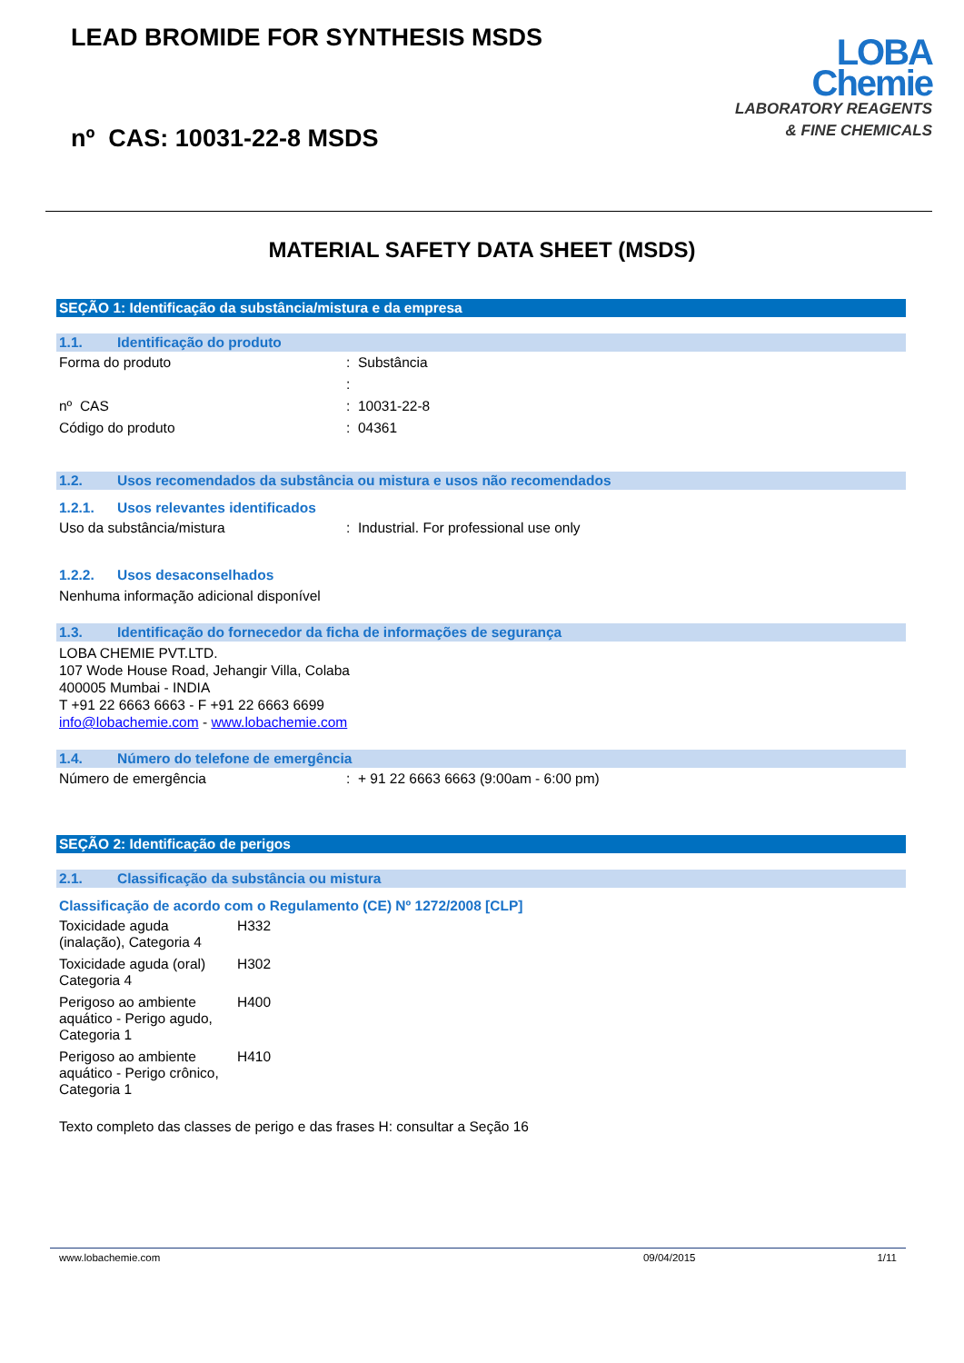LEAD BROMIDE FOR SYNTHESIS MSDS
nº CAS: 10031-22-8 MSDS
LOBA
Chemie
LABORATORY REAGENTS
& FINE CHEMICALS
MATERIAL SAFETY DATA SHEET (MSDS)
SEÇÃO 1: Identificação da substância/mistura e da empresa
1.1. Identificação do produto
| Forma do produto | : Substância |
| | : |
| nº CAS | : 10031-22-8 |
| Código do produto | : 04361 |
1.2. Usos recomendados da substância ou mistura e usos não recomendados
1.2.1. Usos relevantes identificados
| Uso da substância/mistura | : Industrial. For professional use only |
1.2.2. Usos desaconselhados
Nenhuma informação adicional disponível
1.3. Identificação do fornecedor da ficha de informações de segurança
LOBA CHEMIE PVT.LTD.
107 Wode House Road, Jehangir Villa, Colaba
400005 Mumbai - INDIA
T +91 22 6663 6663 - F +91 22 6663 6699
info@lobachemie.com - www.lobachemie.com
1.4. Número do telefone de emergência
| Número de emergência | : + 91 22 6663 6663 (9:00am - 6:00 pm) |
SEÇÃO 2: Identificação de perigos
2.1. Classificação da substância ou mistura
Classificação de acordo com o Regulamento (CE) Nº 1272/2008 [CLP]
| Toxicidade aguda (inalação), Categoria 4 | H332 |
| Toxicidade aguda (oral) Categoria 4 | H302 |
| Perigoso ao ambiente aquático - Perigo agudo, Categoria 1 | H400 |
| Perigoso ao ambiente aquático - Perigo crônico, Categoria 1 | H410 |
Texto completo das classes de perigo e das frases H: consultar a Seção 16
www.lobachemie.com 09/04/2015 1/11